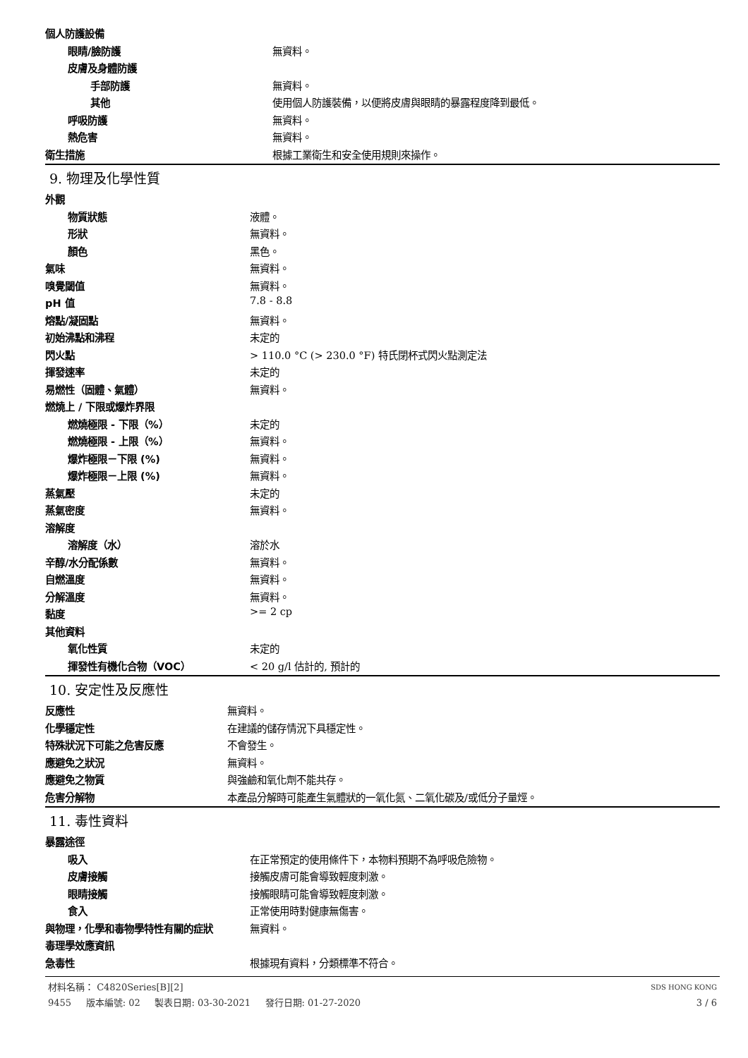| 個人防護設備 | |
| 眼睛/臉防護 | 無資料。 |
| 皮膚及身體防護 | |
| 手部防護 | 無資料。 |
| 其他 | 使用個人防護裝備，以便將皮膚與眼睛的暴露程度降到最低。 |
| 呼吸防護 | 無資料。 |
| 熱危害 | 無資料。 |
| 衛生措施 | 根據工業衛生和安全使用規則來操作。 |
9. 物理及化學性質
| 外觀 | |
| 物質狀態 | 液體。 |
| 形狀 | 無資料。 |
| 顏色 | 黑色。 |
| 氣味 | 無資料。 |
| 嗅覺閾值 | 無資料。 |
| pH 值 | 7.8 - 8.8 |
| 熔點/凝固點 | 無資料。 |
| 初始沸點和沸程 | 未定的 |
| 閃火點 | > 110.0 °C (> 230.0 °F) 特氏閉杯式閃火點測定法 |
| 揮發速率 | 未定的 |
| 易燃性（固體、氣體） | 無資料。 |
| 燃燒上 / 下限或爆炸界限 | |
| 燃燒極限 - 下限（%） | 未定的 |
| 燃燒極限 - 上限（%） | 無資料。 |
| 爆炸極限－下限 (%) | 無資料。 |
| 爆炸極限－上限 (%) | 無資料。 |
| 蒸氣壓 | 未定的 |
| 蒸氣密度 | 無資料。 |
| 溶解度 | |
| 溶解度（水） | 溶於水 |
| 辛醇/水分配係數 | 無資料。 |
| 自燃溫度 | 無資料。 |
| 分解溫度 | 無資料。 |
| 黏度 | >= 2 cp |
| 其他資料 | |
| 氧化性質 | 未定的 |
| 揮發性有機化合物（VOC） | < 20 g/l 估計的, 預計的 |
10. 安定性及反應性
| 反應性 | 無資料。 |
| 化學穩定性 | 在建議的儲存情況下具穩定性。 |
| 特殊狀況下可能之危害反應 | 不會發生。 |
| 應避免之狀況 | 無資料。 |
| 應避免之物質 | 與強鹼和氧化劑不能共存。 |
| 危害分解物 | 本產品分解時可能產生氣體狀的一氧化氮、二氧化碳及/或低分子量烴。 |
11. 毒性資料
| 暴露途徑 | |
| 吸入 | 在正常預定的使用條件下，本物料預期不為呼吸危險物。 |
| 皮膚接觸 | 接觸皮膚可能會導致輕度刺激。 |
| 眼睛接觸 | 接觸眼睛可能會導致輕度刺激。 |
| 食入 | 正常使用時對健康無傷害。 |
| 與物理，化學和毒物學特性有關的症狀 | 無資料。 |
| 毒理學效應資訊 | |
| 急毒性 | 根據現有資料，分類標準不符合。 |
材料名稱： C4820Series[B][2] SDS HONG KONG
9455 版本編號: 02 製表日期: 03-30-2021 發行日期: 01-27-2020 3 / 6